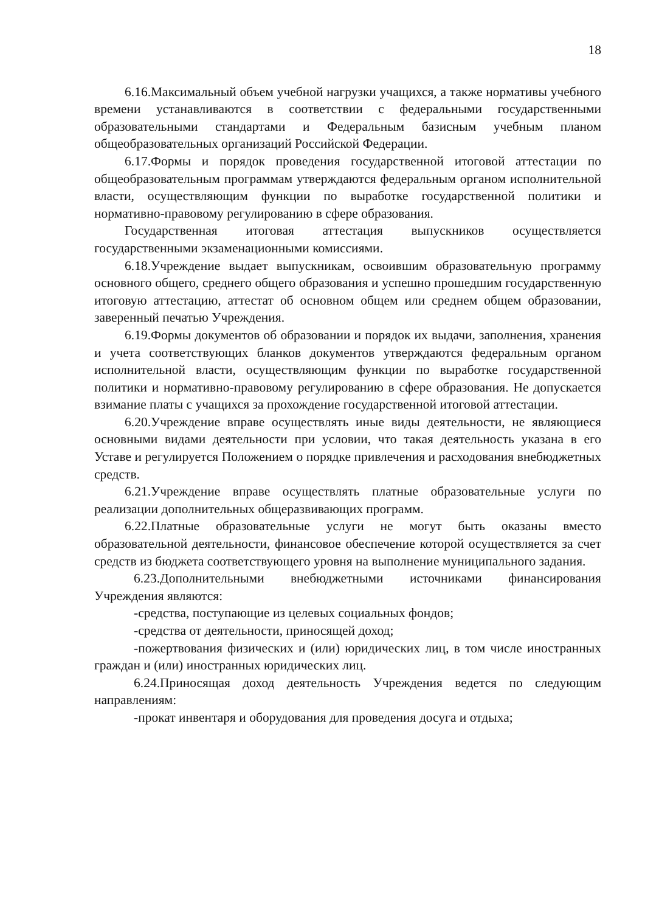18
6.16.Максимальный объем учебной нагрузки учащихся, а также нормативы учебного времени устанавливаются в соответствии с федеральными государственными образовательными стандартами и Федеральным базисным учебным планом общеобразовательных организаций Российской Федерации.
6.17.Формы и порядок проведения государственной итоговой аттестации по общеобразовательным программам утверждаются федеральным органом исполнительной власти, осуществляющим функции по выработке государственной политики и нормативно-правовому регулированию в сфере образования.
Государственная итоговая аттестация выпускников осуществляется государственными экзаменационными комиссиями.
6.18.Учреждение выдает выпускникам, освоившим образовательную программу основного общего, среднего общего образования и успешно прошедшим государственную итоговую аттестацию, аттестат об основном общем или среднем общем образовании, заверенный печатью Учреждения.
6.19.Формы документов об образовании и порядок их выдачи, заполнения, хранения и учета соответствующих бланков документов утверждаются федеральным органом исполнительной власти, осуществляющим функции по выработке государственной политики и нормативно-правовому регулированию в сфере образования. Не допускается взимание платы с учащихся за прохождение государственной итоговой аттестации.
6.20.Учреждение вправе осуществлять иные виды деятельности, не являющиеся основными видами деятельности при условии, что такая деятельность указана в его Уставе и регулируется Положением о порядке привлечения и расходования внебюджетных средств.
6.21.Учреждение вправе осуществлять платные образовательные услуги по реализации дополнительных общеразвивающих программ.
6.22.Платные образовательные услуги не могут быть оказаны вместо образовательной деятельности, финансовое обеспечение которой осуществляется за счет средств из бюджета соответствующего уровня на выполнение муниципального задания.
6.23.Дополнительными внебюджетными источниками финансирования Учреждения являются:
-средства, поступающие из целевых социальных фондов;
-средства от деятельности, приносящей доход;
-пожертвования физических и (или) юридических лиц, в том числе иностранных граждан и (или) иностранных юридических лиц.
6.24.Приносящая доход деятельность Учреждения ведется по следующим направлениям:
-прокат инвентаря и оборудования для проведения досуга и отдыха;